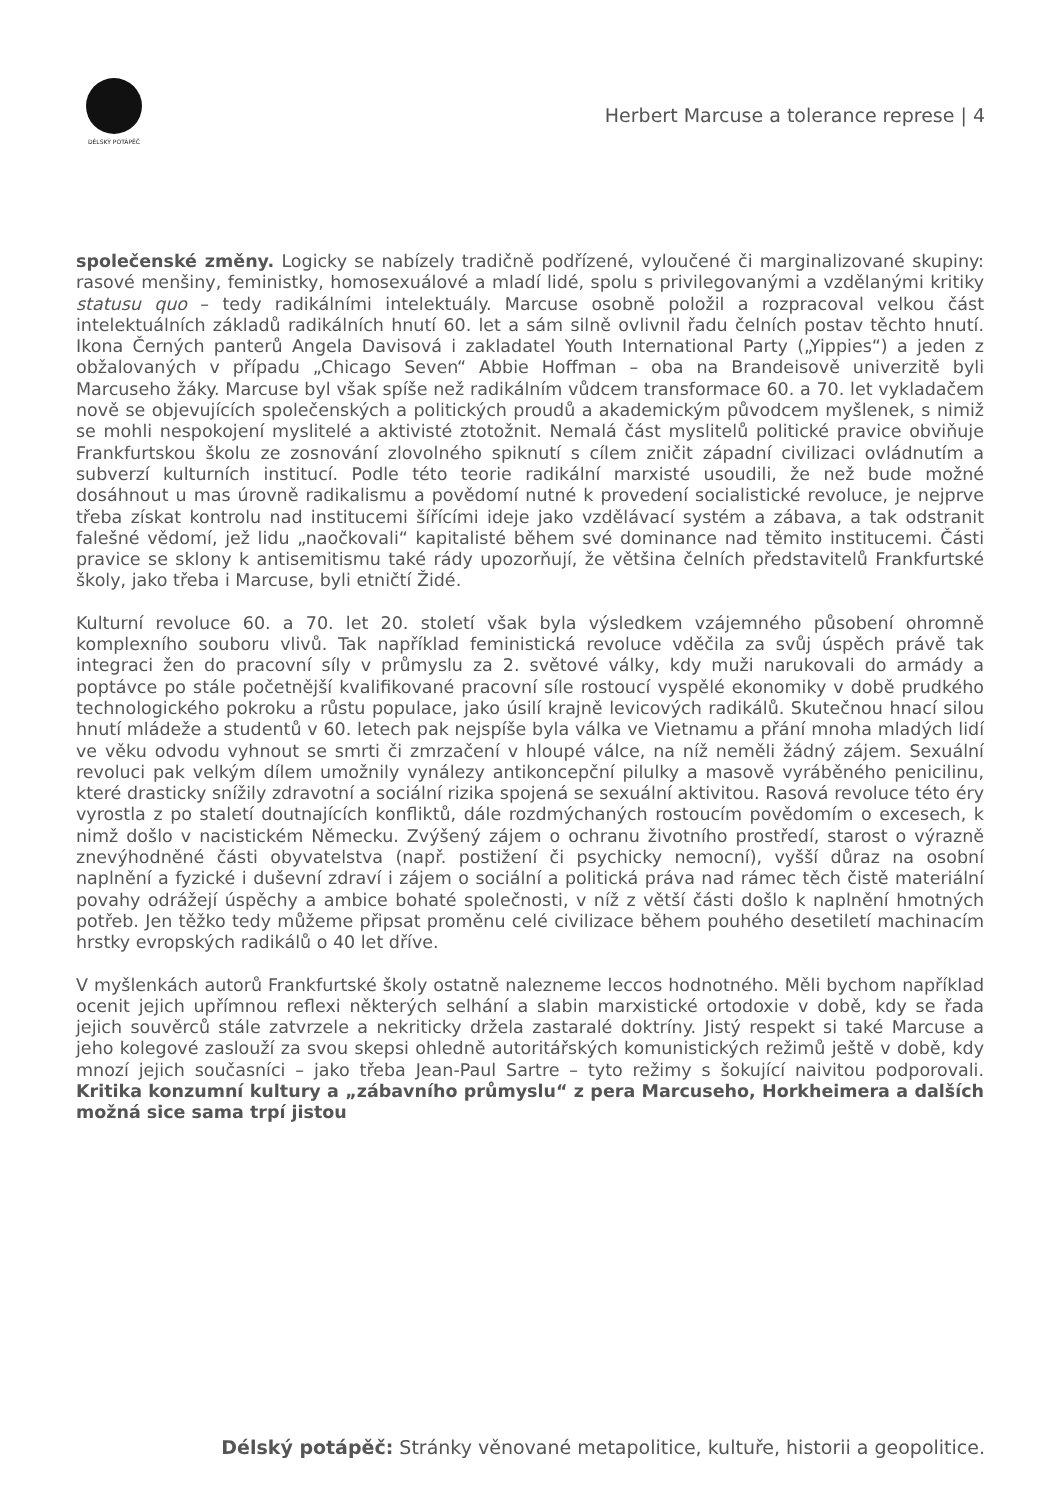DÉLSKÝ POTÁPĚČ
Herbert Marcuse a tolerance represe | 4
společenské změny. Logicky se nabízely tradičně podřízené, vyloučené či marginalizované skupiny: rasové menšiny, feministky, homosexuálové a mladí lidé, spolu s privilegovanými a vzdělanými kritiky statusu quo – tedy radikálními intelektuály. Marcuse osobně položil a rozpracoval velkou část intelektuálních základů radikálních hnutí 60. let a sám silně ovlivnil řadu čelních postav těchto hnutí. Ikona Černých panterů Angela Davisová i zakladatel Youth International Party („Yippies“) a jeden z obžalovaných v případu „Chicago Seven“ Abbie Hoffman – oba na Brandeisově univerzitě byli Marcuseho žáky. Marcuse byl však spíše než radikálním vůdcem transformace 60. a 70. let vykladačem nově se objevujících společenských a politických proudů a akademickým původcem myšlenek, s nimiž se mohli nespokojení myslitelé a aktivisté ztotožnit. Nemalá část myslitelů politické pravice obviňuje Frankfurtskou školu ze zosnování zlovolného spiknutí s cílem zničit západní civilizaci ovládnutím a subverzí kulturních institucí. Podle této teorie radikální marxisté usoudili, že než bude možné dosáhnout u mas úrovně radikalismu a povědomí nutné k provedení socialistické revoluce, je nejprve třeba získat kontrolu nad institucemi šířícími ideje jako vzdělávací systém a zábava, a tak odstranit falešné vědomí, jež lidu „naočkovali“ kapitalisté během své dominance nad těmito institucemi. Části pravice se sklony k antisemitismu také rády upozorňují, že většina čelních představitelů Frankfurtské školy, jako třeba i Marcuse, byli etničtí Židé.
Kulturní revoluce 60. a 70. let 20. století však byla výsledkem vzájemného působení ohromně komplexního souboru vlivů. Tak například feministická revoluce vděčila za svůj úspěch právě tak integraci žen do pracovní síly v průmyslu za 2. světové války, kdy muži narukovali do armády a poptávce po stále početnější kvalifikované pracovní síle rostoucí vyspělé ekonomiky v době prudkého technologického pokroku a růstu populace, jako úsilí krajně levicových radikálů. Skutečnou hnací silou hnutí mládeže a studentů v 60. letech pak nejspíše byla válka ve Vietnamu a přání mnoha mladých lidí ve věku odvodu vyhnout se smrti či zmrzačení v hloupé válce, na níž neměli žádný zájem. Sexuální revoluci pak velkým dílem umožnily vynálezy antikoncepční pilulky a masově vyráběného penicilinu, které drasticky snížily zdravotní a sociální rizika spojená se sexuální aktivitou. Rasová revoluce této éry vyrostla z po staletí doutnajících konfliktů, dále rozdmýchaných rostoucím povědomím o excesech, k nimž došlo v nacistickém Německu. Zvýšený zájem o ochranu životního prostředí, starost o výrazně znevýhodněné části obyvatelstva (např. postižení či psychicky nemocní), vyšší důraz na osobní naplnění a fyzické i duševní zdraví i zájem o sociální a politická práva nad rámec těch čistě materiální povahy odrážejí úspěchy a ambice bohaté společnosti, v níž z větší části došlo k naplnění hmotných potřeb. Jen těžko tedy můžeme připsat proměnu celé civilizace během pouhého desetiletí machinacím hrstky evropských radikálů o 40 let dříve.
V myšlenkách autorů Frankfurtské školy ostatně nalezneme leccos hodnotného. Měli bychom například ocenit jejich upřímnou reflexi některých selhání a slabin marxistické ortodoxie v době, kdy se řada jejich souvěrců stále zatvrzele a nekriticky držela zastaralé doktríny. Jistý respekt si také Marcuse a jeho kolegové zaslouží za svou skepsi ohledně autoritářských komunistických režimů ještě v době, kdy mnozí jejich současníci – jako třeba Jean-Paul Sartre – tyto režimy s šokující naivitou podporovali. Kritika konzumní kultury a „zábavního průmyslu“ z pera Marcuseho, Horkheimera a dalších možná sice sama trpí jistou
Délský potápěč: Stránky věnované metapolitice, kultuře, historii a geopolitice.